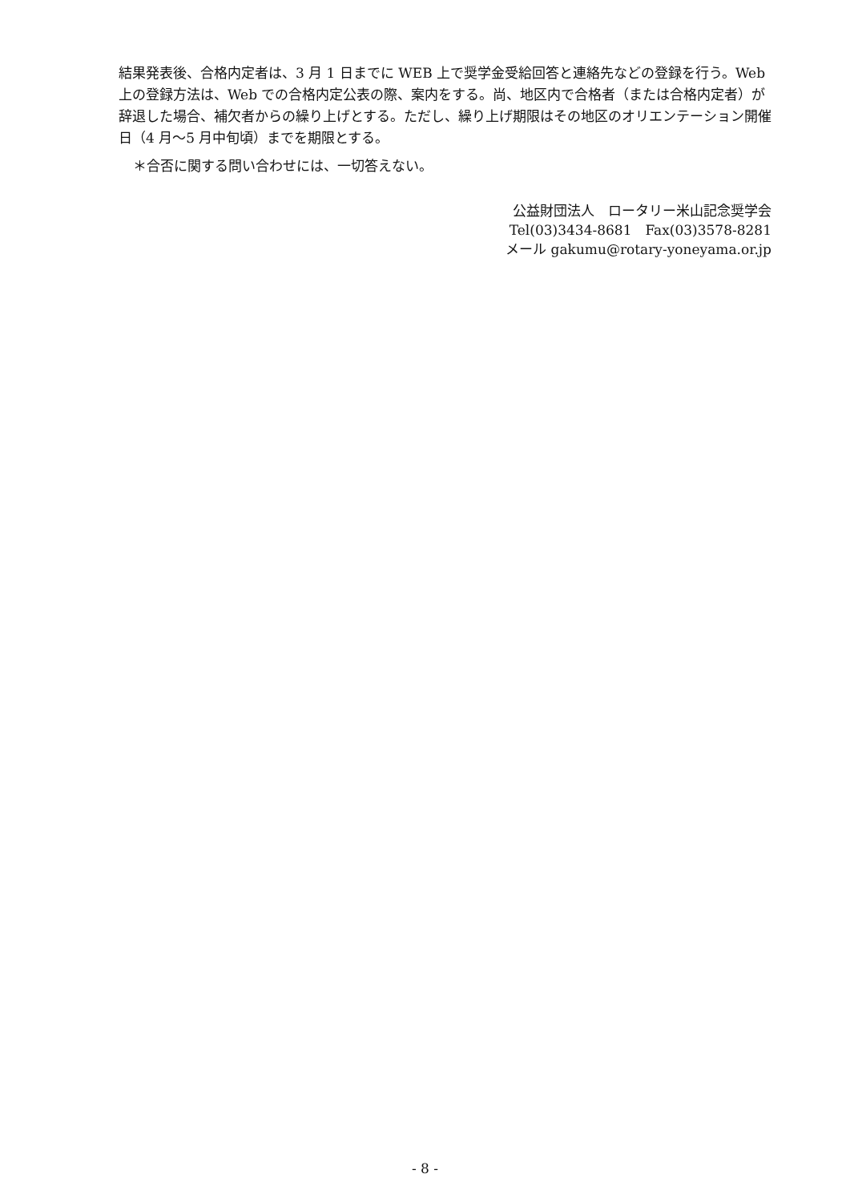結果発表後、合格内定者は、3 月 1 日までに WEB 上で奨学金受給回答と連絡先などの登録を行う。Web 上の登録方法は、Web での合格内定公表の際、案内をする。尚、地区内で合格者（または合格内定者）が辞退した場合、補欠者からの繰り上げとする。ただし、繰り上げ期限はその地区のオリエンテーション開催日（4 月～5 月中旬頃）までを期限とする。
＊合否に関する問い合わせには、一切答えない。
公益財団法人　ロータリー米山記念奨学会
Tel(03)3434-8681　Fax(03)3578-8281
メール gakumu@rotary-yoneyama.or.jp
- 8 -